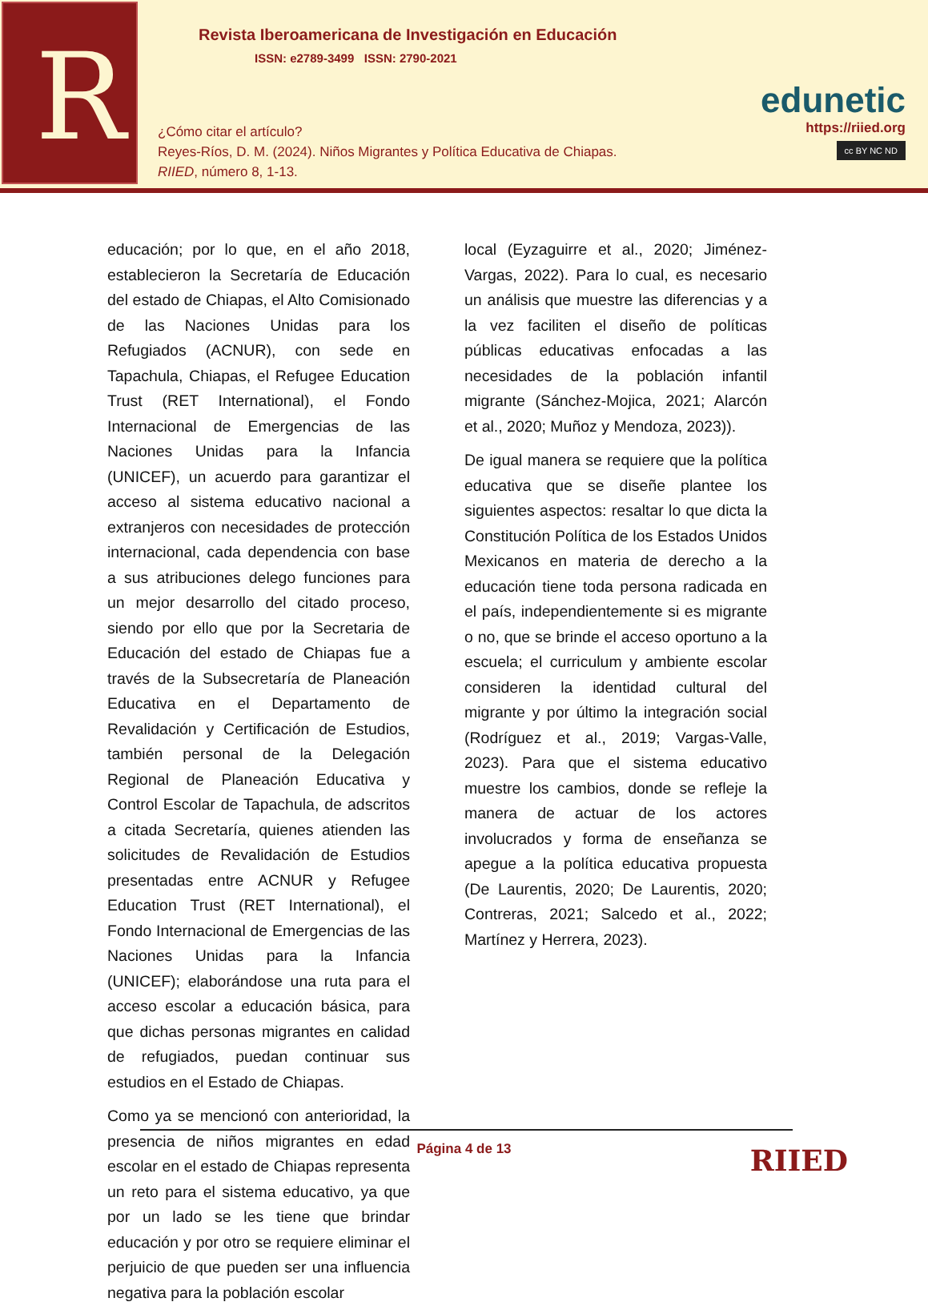R
Revista Iberoamericana de Investigación en Educación
ISSN: e2789-3499 ISSN: 2790-2021
¿Cómo citar el artículo?
Reyes-Ríos, D. M. (2024). Niños Migrantes y Política Educativa de Chiapas.
RIIED, número 8, 1-13.
edunetic
https://riied.org
cc BY NC ND
educación; por lo que, en el año 2018, establecieron la Secretaría de Educación del estado de Chiapas, el Alto Comisionado de las Naciones Unidas para los Refugiados (ACNUR), con sede en Tapachula, Chiapas, el Refugee Education Trust (RET International), el Fondo Internacional de Emergencias de las Naciones Unidas para la Infancia (UNICEF), un acuerdo para garantizar el acceso al sistema educativo nacional a extranjeros con necesidades de protección internacional, cada dependencia con base a sus atribuciones delego funciones para un mejor desarrollo del citado proceso, siendo por ello que por la Secretaria de Educación del estado de Chiapas fue a través de la Subsecretaría de Planeación Educativa en el Departamento de Revalidación y Certificación de Estudios, también personal de la Delegación Regional de Planeación Educativa y Control Escolar de Tapachula, de adscritos a citada Secretaría, quienes atienden las solicitudes de Revalidación de Estudios presentadas entre ACNUR y Refugee Education Trust (RET International), el Fondo Internacional de Emergencias de las Naciones Unidas para la Infancia (UNICEF); elaborándose una ruta para el acceso escolar a educación básica, para que dichas personas migrantes en calidad de refugiados, puedan continuar sus estudios en el Estado de Chiapas.
Como ya se mencionó con anterioridad, la presencia de niños migrantes en edad escolar en el estado de Chiapas representa un reto para el sistema educativo, ya que por un lado se les tiene que brindar educación y por otro se requiere eliminar el perjuicio de que pueden ser una influencia negativa para la población escolar
local (Eyzaguirre et al., 2020; Jiménez-Vargas, 2022). Para lo cual, es necesario un análisis que muestre las diferencias y a la vez faciliten el diseño de políticas públicas educativas enfocadas a las necesidades de la población infantil migrante (Sánchez-Mojica, 2021; Alarcón et al., 2020; Muñoz y Mendoza, 2023)).
De igual manera se requiere que la política educativa que se diseñe plantee los siguientes aspectos: resaltar lo que dicta la Constitución Política de los Estados Unidos Mexicanos en materia de derecho a la educación tiene toda persona radicada en el país, independientemente si es migrante o no, que se brinde el acceso oportuno a la escuela; el curriculum y ambiente escolar consideren la identidad cultural del migrante y por último la integración social (Rodríguez et al., 2019; Vargas-Valle, 2023). Para que el sistema educativo muestre los cambios, donde se refleje la manera de actuar de los actores involucrados y forma de enseñanza se apegue a la política educativa propuesta (De Laurentis, 2020; De Laurentis, 2020; Contreras, 2021; Salcedo et al., 2022; Martínez y Herrera, 2023).
Página 4 de 13 RIIED